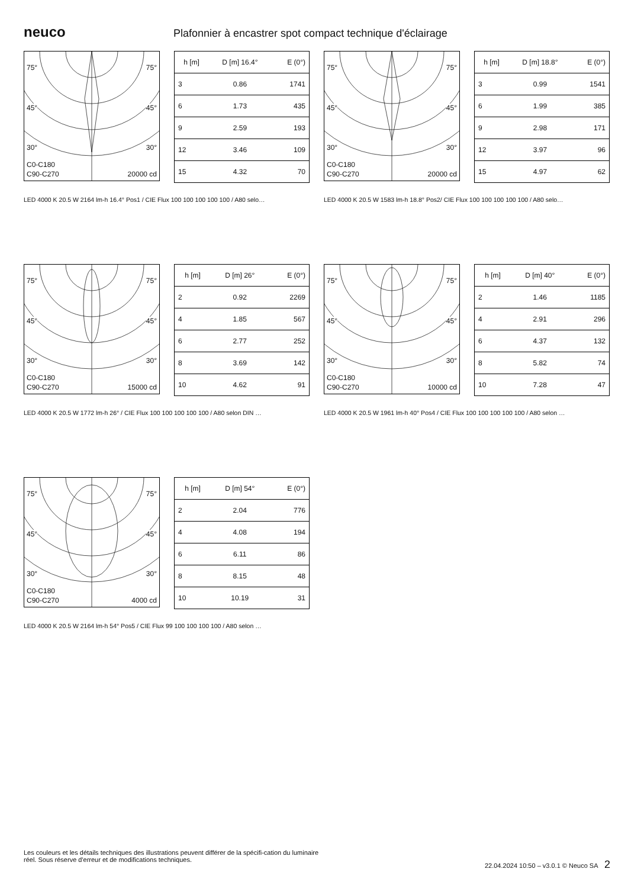neuco
Plafonnier à encastrer spot compact technique d'éclairage
75° 75°
45° 45°
30° 30°
C0-C180
C90-C270 20000 cd
| h [m] | D [m] 16.4° | E (0°) |
| --- | --- | --- |
| 3 | 0.86 | 1741 |
| 6 | 1.73 | 435 |
| 9 | 2.59 | 193 |
| 12 | 3.46 | 109 |
| 15 | 4.32 | 70 |
LED 4000 K 20.5 W 2164 lm-h 16.4° Pos1 / CIE Flux 100 100 100 100 100 / A80 selo…
75° 75°
45° 45°
30° 30°
C0-C180
C90-C270 20000 cd
| h [m] | D [m] 18.8° | E (0°) |
| --- | --- | --- |
| 3 | 0.99 | 1541 |
| 6 | 1.99 | 385 |
| 9 | 2.98 | 171 |
| 12 | 3.97 | 96 |
| 15 | 4.97 | 62 |
LED 4000 K 20.5 W 1583 lm-h 18.8° Pos2/ CIE Flux 100 100 100 100 100 / A80 selo…
75° 75°
45° 45°
30° 30°
C0-C180
C90-C270 15000 cd
| h [m] | D [m] 26° | E (0°) |
| --- | --- | --- |
| 2 | 0.92 | 2269 |
| 4 | 1.85 | 567 |
| 6 | 2.77 | 252 |
| 8 | 3.69 | 142 |
| 10 | 4.62 | 91 |
LED 4000 K 20.5 W 1772 lm-h 26° / CIE Flux 100 100 100 100 100 / A80 selon DIN …
75° 75°
45° 45°
30° 30°
C0-C180
C90-C270 10000 cd
| h [m] | D [m] 40° | E (0°) |
| --- | --- | --- |
| 2 | 1.46 | 1185 |
| 4 | 2.91 | 296 |
| 6 | 4.37 | 132 |
| 8 | 5.82 | 74 |
| 10 | 7.28 | 47 |
LED 4000 K 20.5 W 1961 lm-h 40° Pos4 / CIE Flux 100 100 100 100 100 / A80 selon …
75° 75°
45° 45°
30° 30°
C0-C180
C90-C270 4000 cd
| h [m] | D [m] 54° | E (0°) |
| --- | --- | --- |
| 2 | 2.04 | 776 |
| 4 | 4.08 | 194 |
| 6 | 6.11 | 86 |
| 8 | 8.15 | 48 |
| 10 | 10.19 | 31 |
LED 4000 K 20.5 W 2164 lm-h 54° Pos5 / CIE Flux 99 100 100 100 100 / A80 selon …
Les couleurs et les détails techniques des illustrations peuvent différer de la spécifi-cation du luminaire réel. Sous réserve d'erreur et de modifications techniques.
22.04.2024 10:50 – v3.0.1 © Neuco SA 2